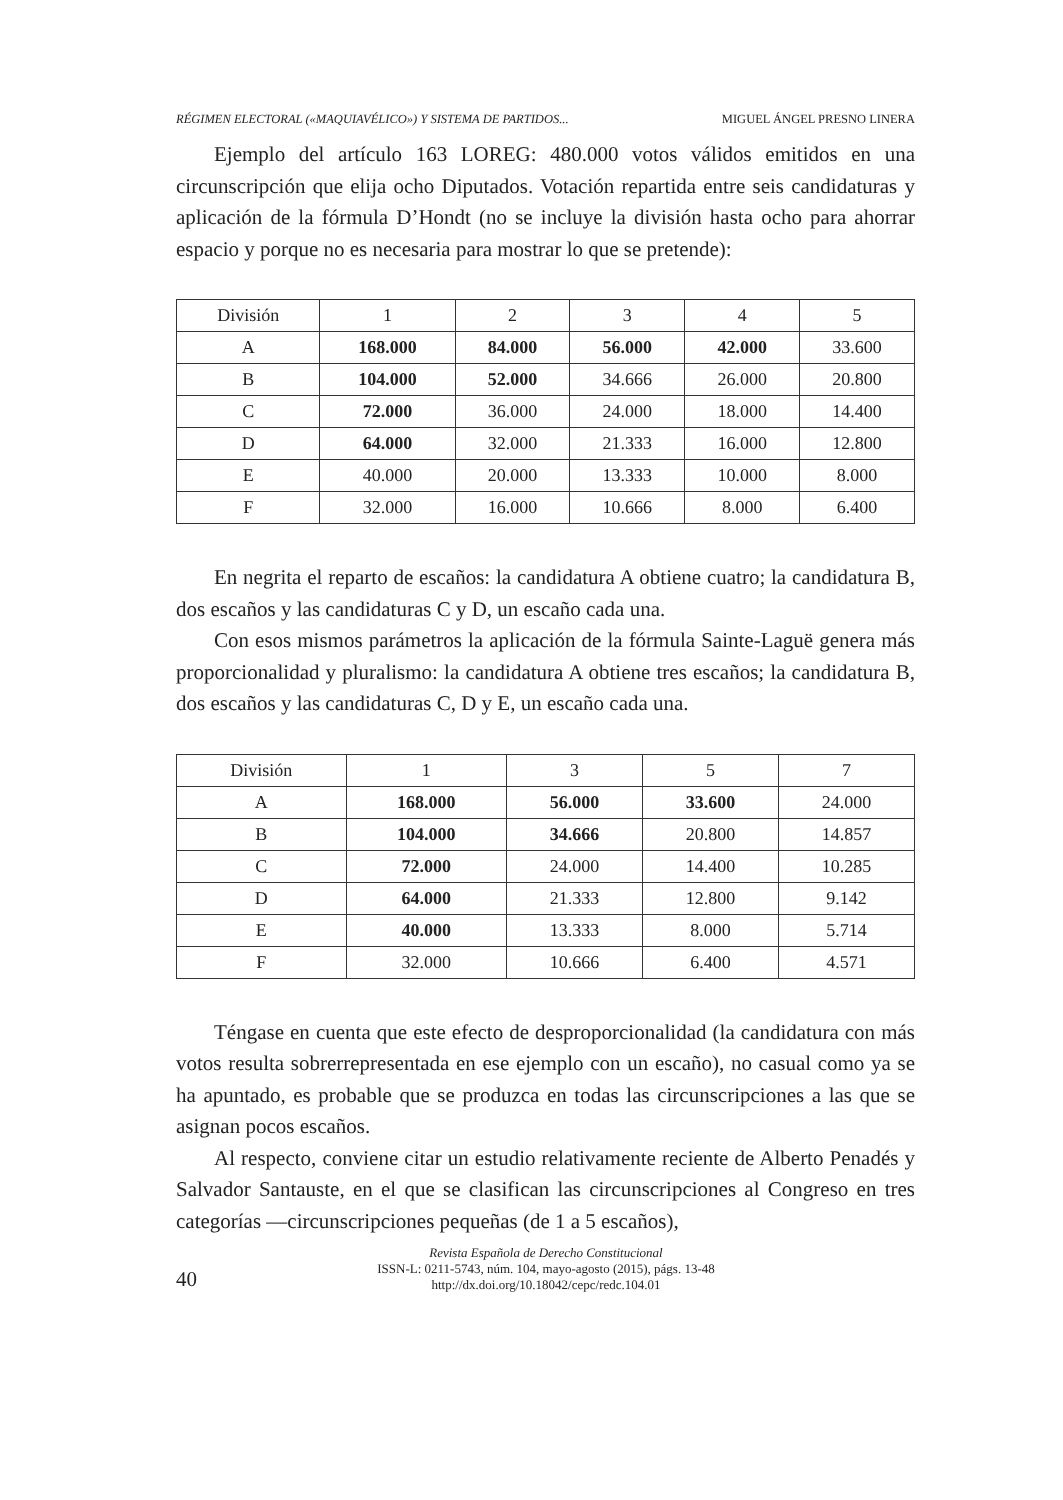RÉGIMEN ELECTORAL («MAQUIAVÉLICO») Y SISTEMA DE PARTIDOS... MIGUEL ÁNGEL PRESNO LINERA
Ejemplo del artículo 163 LOREG: 480.000 votos válidos emitidos en una circunscripción que elija ocho Diputados. Votación repartida entre seis candidaturas y aplicación de la fórmula D’Hondt (no se incluye la división hasta ocho para ahorrar espacio y porque no es necesaria para mostrar lo que se pretende):
| División | 1 | 2 | 3 | 4 | 5 |
| --- | --- | --- | --- | --- | --- |
| A | 168.000 | 84.000 | 56.000 | 42.000 | 33.600 |
| B | 104.000 | 52.000 | 34.666 | 26.000 | 20.800 |
| C | 72.000 | 36.000 | 24.000 | 18.000 | 14.400 |
| D | 64.000 | 32.000 | 21.333 | 16.000 | 12.800 |
| E | 40.000 | 20.000 | 13.333 | 10.000 | 8.000 |
| F | 32.000 | 16.000 | 10.666 | 8.000 | 6.400 |
En negrita el reparto de escaños: la candidatura A obtiene cuatro; la candidatura B, dos escaños y las candidaturas C y D, un escaño cada una.
Con esos mismos parámetros la aplicación de la fórmula Sainte-Laguë genera más proporcionalidad y pluralismo: la candidatura A obtiene tres escaños; la candidatura B, dos escaños y las candidaturas C, D y E, un escaño cada una.
| División | 1 | 3 | 5 | 7 |
| --- | --- | --- | --- | --- |
| A | 168.000 | 56.000 | 33.600 | 24.000 |
| B | 104.000 | 34.666 | 20.800 | 14.857 |
| C | 72.000 | 24.000 | 14.400 | 10.285 |
| D | 64.000 | 21.333 | 12.800 | 9.142 |
| E | 40.000 | 13.333 | 8.000 | 5.714 |
| F | 32.000 | 10.666 | 6.400 | 4.571 |
Téngase en cuenta que este efecto de desproporcionalidad (la candidatura con más votos resulta sobrerrepresentada en ese ejemplo con un escaño), no casual como ya se ha apuntado, es probable que se produzca en todas las circunscripciones a las que se asignan pocos escaños.
Al respecto, conviene citar un estudio relativamente reciente de Alberto Penadés y Salvador Santauste, en el que se clasifican las circunscripciones al Congreso en tres categorías —circunscripciones pequeñas (de 1 a 5 escaños),
40
Revista Española de Derecho Constitucional
ISSN-L: 0211-5743, núm. 104, mayo-agosto (2015), págs. 13-48
http://dx.doi.org/10.18042/cepc/redc.104.01